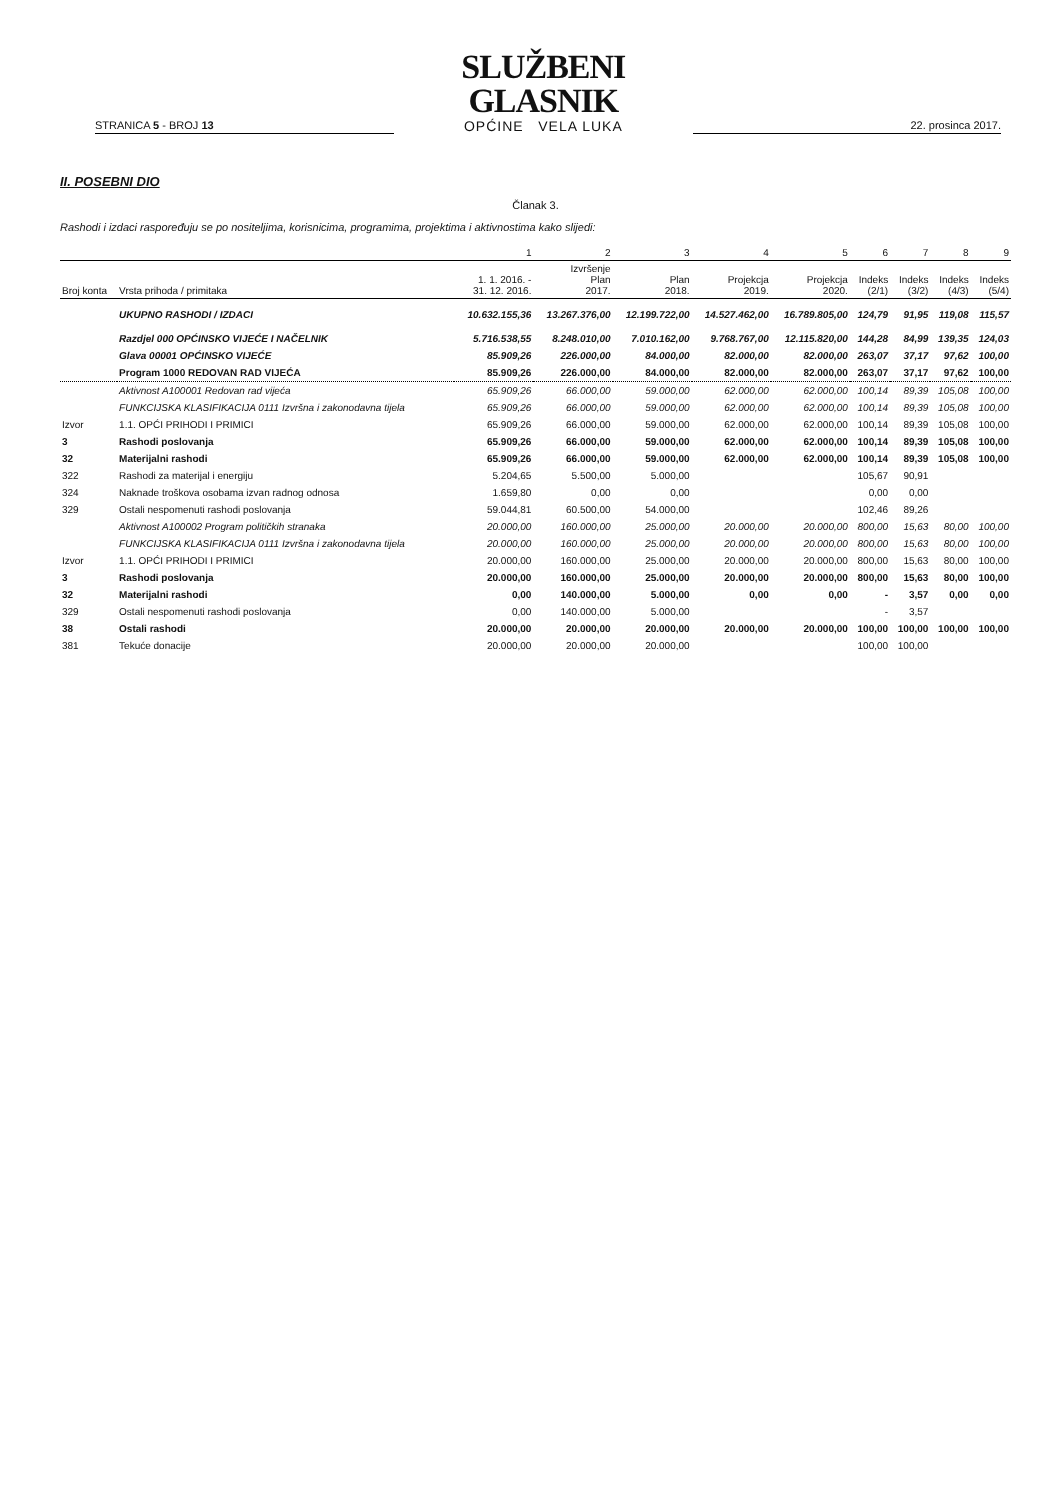STRANICA 5 - BROJ 13
SLUŽBENI GLASNIK
OPĆINE VELA LUKA
22. prosinca 2017.
II. POSEBNI DIO
Članak 3.
Rashodi i izdaci raspoređuju se po nositeljima, korisnicima, programima, projektima i aktivnostima kako slijedi:
| | | 1 | 2 | 3 | 4 | 5 | 6 | 7 | 8 | 9 |
| --- | --- | --- | --- | --- | --- | --- | --- | --- | --- | --- |
| Broj konta | Vrsta prihoda / primitaka | 1. 1. 2016. - 31. 12. 2016. | Izvršenje Plan 2017. | Plan 2018. | Projekcja 2019. | Projekcja 2020. | Indeks (2/1) | Indeks (3/2) | Indeks (4/3) | Indeks (5/4) |
| | UKUPNO RASHODI / IZDACI | 10.632.155,36 | 13.267.376,00 | 12.199.722,00 | 14.527.462,00 | 16.789.805,00 | 124,79 | 91,95 | 119,08 | 115,57 |
| | Razdjel 000 OPĆINSKO VIJEĆE I NAČELNIK | 5.716.538,55 | 8.248.010,00 | 7.010.162,00 | 9.768.767,00 | 12.115.820,00 | 144,28 | 84,99 | 139,35 | 124,03 |
| | Glava 00001 OPĆINSKO VIJEĆE | 85.909,26 | 226.000,00 | 84.000,00 | 82.000,00 | 82.000,00 | 263,07 | 37,17 | 97,62 | 100,00 |
| | Program 1000 REDOVAN RAD VIJEĆA | 85.909,26 | 226.000,00 | 84.000,00 | 82.000,00 | 82.000,00 | 263,07 | 37,17 | 97,62 | 100,00 |
| | Aktivnost A100001 Redovan rad vijeća | 65.909,26 | 66.000,00 | 59.000,00 | 62.000,00 | 62.000,00 | 100,14 | 89,39 | 105,08 | 100,00 |
| | FUNKCIJSKA KLASIFIKACIJA 0111 Izvršna i zakonodavna tijela | 65.909,26 | 66.000,00 | 59.000,00 | 62.000,00 | 62.000,00 | 100,14 | 89,39 | 105,08 | 100,00 |
| Izvor | 1.1. OPĆI PRIHODI I PRIMICI | 65.909,26 | 66.000,00 | 59.000,00 | 62.000,00 | 62.000,00 | 100,14 | 89,39 | 105,08 | 100,00 |
| 3 | Rashodi poslovanja | 65.909,26 | 66.000,00 | 59.000,00 | 62.000,00 | 62.000,00 | 100,14 | 89,39 | 105,08 | 100,00 |
| 32 | Materijalni rashodi | 65.909,26 | 66.000,00 | 59.000,00 | 62.000,00 | 62.000,00 | 100,14 | 89,39 | 105,08 | 100,00 |
| 322 | Rashodi za materijal i energiju | 5.204,65 | 5.500,00 | 5.000,00 | | | 105,67 | 90,91 | | |
| 324 | Naknade troškova osobama izvan radnog odnosa | 1.659,80 | 0,00 | 0,00 | | | 0,00 | 0,00 | | |
| 329 | Ostali nespomenuti rashodi poslovanja | 59.044,81 | 60.500,00 | 54.000,00 | | | 102,46 | 89,26 | | |
| | Aktivnost A100002 Program političkih stranaka | 20.000,00 | 160.000,00 | 25.000,00 | 20.000,00 | 20.000,00 | 800,00 | 15,63 | 80,00 | 100,00 |
| | FUNKCIJSKA KLASIFIKACIJA 0111 Izvršna i zakonodavna tijela | 20.000,00 | 160.000,00 | 25.000,00 | 20.000,00 | 20.000,00 | 800,00 | 15,63 | 80,00 | 100,00 |
| Izvor | 1.1. OPĆI PRIHODI I PRIMICI | 20.000,00 | 160.000,00 | 25.000,00 | 20.000,00 | 20.000,00 | 800,00 | 15,63 | 80,00 | 100,00 |
| 3 | Rashodi poslovanja | 20.000,00 | 160.000,00 | 25.000,00 | 20.000,00 | 20.000,00 | 800,00 | 15,63 | 80,00 | 100,00 |
| 32 | Materijalni rashodi | 0,00 | 140.000,00 | 5.000,00 | 0,00 | 0,00 | - | 3,57 | 0,00 | 0,00 |
| 329 | Ostali nespomenuti rashodi poslovanja | 0,00 | 140.000,00 | 5.000,00 | | | - | 3,57 | | |
| 38 | Ostali rashodi | 20.000,00 | 20.000,00 | 20.000,00 | 20.000,00 | 20.000,00 | 100,00 | 100,00 | 100,00 | 100,00 |
| 381 | Tekuće donacije | 20.000,00 | 20.000,00 | 20.000,00 | | | 100,00 | 100,00 | | |